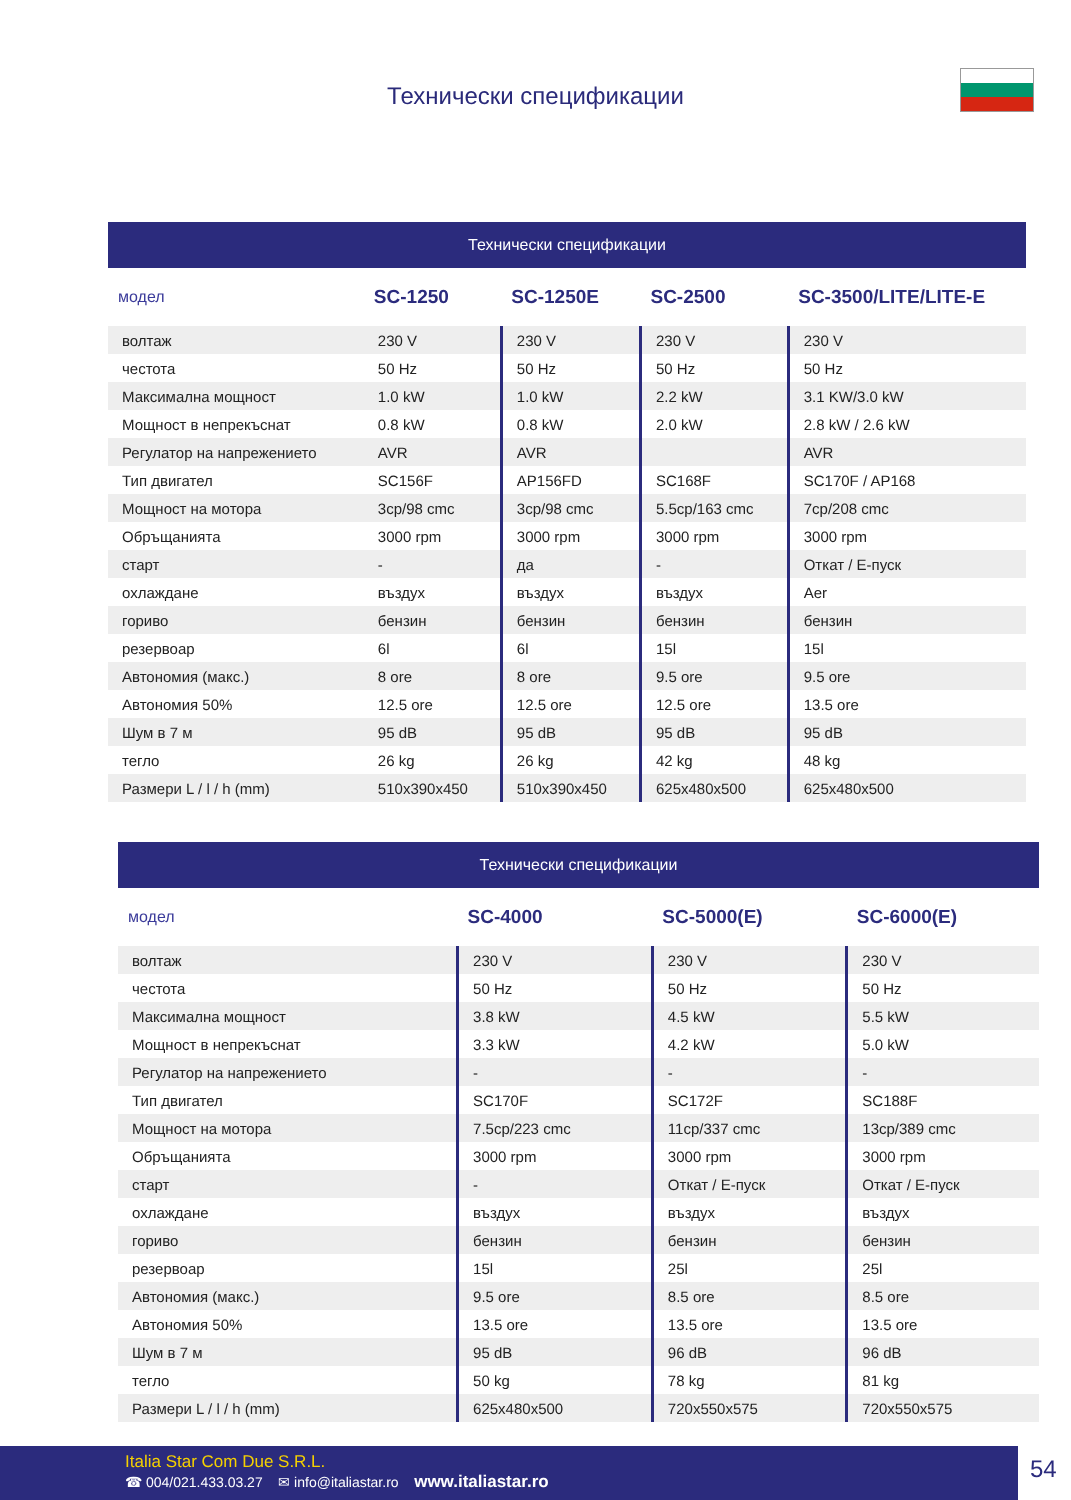Технически спецификации
Технически спецификации
| модел | SC-1250 | SC-1250E | SC-2500 | SC-3500/LITE/LITE-E |
| --- | --- | --- | --- | --- |
| волтаж | 230 V | 230 V | 230 V | 230 V |
| честота | 50 Hz | 50 Hz | 50 Hz | 50 Hz |
| Максимална мощност | 1.0 kW | 1.0 kW | 2.2 kW | 3.1 KW/3.0 kW |
| Мощност в непрекъснат | 0.8 kW | 0.8 kW | 2.0 kW | 2.8 kW / 2.6 kW |
| Регулатор на напрежението | AVR | AVR | | AVR |
| Тип двигател | SC156F | AP156FD | SC168F | SC170F / AP168 |
| Мощност на мотора | 3cp/98 cmc | 3cp/98 cmc | 5.5cp/163 cmc | 7cp/208 cmc |
| Обръщанията | 3000 rpm | 3000 rpm | 3000 rpm | 3000 rpm |
| старт | - | да | - | Откат / Е-пуск |
| охлаждане | въздух | въздух | въздух | Aer |
| гориво | бензин | бензин | бензин | бензин |
| резервоар | 6l | 6l | 15l | 15l |
| Автономия (макс.) | 8 ore | 8 ore | 9.5 ore | 9.5 ore |
| Автономия 50% | 12.5 ore | 12.5 ore | 12.5 ore | 13.5 ore |
| Шум в 7 м | 95 dB | 95 dB | 95 dB | 95 dB |
| тегло | 26 kg | 26 kg | 42 kg | 48 kg |
| Размери L / l / h (mm) | 510x390x450 | 510x390x450 | 625x480x500 | 625x480x500 |
Технически спецификации
| модел | SC-4000 | SC-5000(E) | SC-6000(E) |
| --- | --- | --- | --- |
| волтаж | 230 V | 230 V | 230 V |
| честота | 50 Hz | 50 Hz | 50 Hz |
| Максимална мощност | 3.8 kW | 4.5 kW | 5.5 kW |
| Мощност в непрекъснат | 3.3 kW | 4.2 kW | 5.0 kW |
| Регулатор на напрежението | - | - | - |
| Тип двигател | SC170F | SC172F | SC188F |
| Мощност на мотора | 7.5cp/223 cmc | 11cp/337 cmc | 13cp/389 cmc |
| Обръщанията | 3000 rpm | 3000 rpm | 3000 rpm |
| старт | - | Откат / Е-пуск | Откат / Е-пуск |
| охлаждане | въздух | въздух | въздух |
| гориво | бензин | бензин | бензин |
| резервоар | 15l | 25l | 25l |
| Автономия (макс.) | 9.5 ore | 8.5 ore | 8.5 ore |
| Автономия 50% | 13.5 ore | 13.5 ore | 13.5 ore |
| Шум в 7 м | 95 dB | 96 dB | 96 dB |
| тегло | 50 kg | 78 kg | 81 kg |
| Размери L / l / h (mm) | 625x480x500 | 720x550x575 | 720x550x575 |
Italia Star Com Due S.R.L.
☎ 004/021.433.03.27 ✉ info@italiastar.ro www.italiastar.ro
54